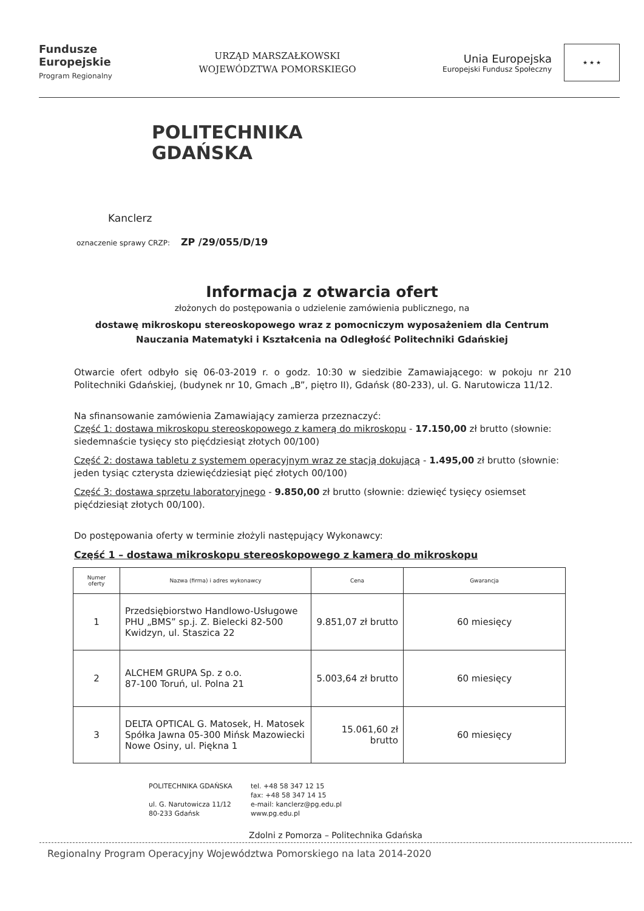Fundusze
Europejskie
Program Regionalny
URZĄD MARSZAŁKOWSKI
WOJEWÓDZTWA POMORSKIEGO
Unia Europejska
Europejski Fundusz Społeczny
★ ★ ★
POLITECHNIKA
GDAŃSKA
Kanclerz
oznaczenie sprawy CRZP: ZP /29/055/D/19
Informacja z otwarcia ofert
złożonych do postępowania o udzielenie zamówienia publicznego, na
dostawę mikroskopu stereoskopowego wraz z pomocniczym wyposażeniem dla Centrum Nauczania Matematyki i Kształcenia na Odległość Politechniki Gdańskiej
Otwarcie ofert odbyło się 06-03-2019 r. o godz. 10:30 w siedzibie Zamawiającego: w pokoju nr 210 Politechniki Gdańskiej, (budynek nr 10, Gmach „B”, piętro II), Gdańsk (80-233), ul. G. Narutowicza 11/12.
Na sfinansowanie zamówienia Zamawiający zamierza przeznaczyć:
Część 1: dostawa mikroskopu stereoskopowego z kamerą do mikroskopu - 17.150,00 zł brutto (słownie: siedemnaście tysięcy sto pięćdziesiąt złotych 00/100)
Część 2: dostawa tabletu z systemem operacyjnym wraz ze stacją dokującą - 1.495,00 zł brutto (słownie: jeden tysiąc czterysta dziewięćdziesiąt pięć złotych 00/100)
Część 3: dostawa sprzętu laboratoryjnego - 9.850,00 zł brutto (słownie: dziewięć tysięcy osiemset pięćdziesiąt złotych 00/100).
Do postępowania oferty w terminie złożyli następujący Wykonawcy:
Część 1 – dostawa mikroskopu stereoskopowego z kamerą do mikroskopu
| Numer oferty | Nazwa (firma) i adres wykonawcy | Cena | Gwarancja |
| --- | --- | --- | --- |
| 1 | Przedsiębiorstwo Handlowo-Usługowe PHU „BMS” sp.j. Z. Bielecki 82-500 Kwidzyn, ul. Staszica 22 | 9.851,07 zł brutto | 60 miesięcy |
| 2 | ALCHEM GRUPA Sp. z o.o. 87-100 Toruń, ul. Polna 21 | 5.003,64 zł brutto | 60 miesięcy |
| 3 | DELTA OPTICAL G. Matosek, H. Matosek Spółka Jawna 05-300 Mińsk Mazowiecki Nowe Osiny, ul. Piękna 1 | 15.061,60 zł brutto | 60 miesięcy |
POLITECHNIKA GDAŃSKA
ul. G. Narutowicza 11/12
80-233 Gdańsk
tel. +48 58 347 12 15
fax: +48 58 347 14 15
e-mail: kanclerz@pg.edu.pl
www.pg.edu.pl
Zdolni z Pomorza – Politechnika Gdańska
Regionalny Program Operacyjny Województwa Pomorskiego na lata 2014-2020